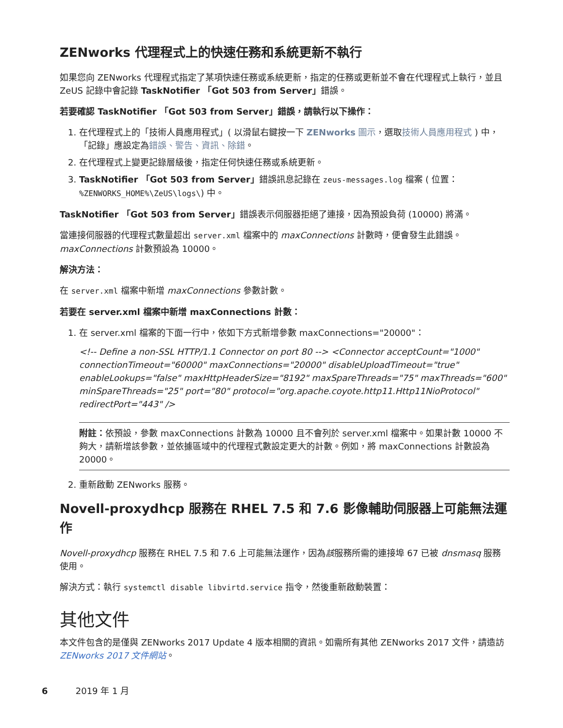ZENworks 代理程式上的快速任務和系統更新不執行
如果您向 ZENworks 代理程式指定了某項快速任務或系統更新，指定的任務或更新並不會在代理程式上執行，並且 ZeUS 記錄中會記錄 TaskNotifier 「Got 503 from Server」錯誤。
若要確認 TaskNotifier 「Got 503 from Server」錯誤，請執行以下操作：
1. 在代理程式上的「技術人員應用程式」( 以滑鼠右鍵按一下 ZENworks 圖示，選取技術人員應用程式 ) 中，「記錄」應設定為錯誤、警告、資訊、除錯。
2. 在代理程式上變更記錄層級後，指定任何快速任務或系統更新。
3. TaskNotifier 「Got 503 from Server」錯誤訊息記錄在 zeus-messages.log 檔案 ( 位置：%ZENWORKS_HOME%\ZeUS\logs\) 中。
TaskNotifier 「Got 503 from Server」錯誤表示伺服器拒絕了連接，因為預設負荷 (10000) 將滿。
當連接伺服器的代理程式數量超出 server.xml 檔案中的 maxConnections 計數時，便會發生此錯誤。maxConnections 計數預設為 10000。
解決方法：
在 server.xml 檔案中新增 maxConnections 參數計數。
若要在 server.xml 檔案中新增 maxConnections 計數：
1. 在 server.xml 檔案的下面一行中，依如下方式新增參數 maxConnections="20000"：
<!-- Define a non-SSL HTTP/1.1 Connector on port 80 --> <Connector acceptCount="1000" connectionTimeout="60000" maxConnections="20000" disableUploadTimeout="true" enableLookups="false" maxHttpHeaderSize="8192" maxSpareThreads="75" maxThreads="600" minSpareThreads="25" port="80" protocol="org.apache.coyote.http11.Http11NioProtocol" redirectPort="443" />
附註：依預設，參數 maxConnections 計數為 10000 且不會列於 server.xml 檔案中。如果計數 10000 不夠大，請新增該參數，並依據區域中的代理程式數設定更大的計數。例如，將 maxConnections 計數設為 20000。
2. 重新啟動 ZENworks 服務。
Novell-proxydhcp 服務在 RHEL 7.5 和 7.6 影像輔助伺服器上可能無法運作
Novell-proxydhcp 服務在 RHEL 7.5 和 7.6 上可能無法運作，因為該服務所需的連接埠 67 已被 dnsmasq 服務使用。
解決方式：執行 systemctl disable libvirtd.service 指令，然後重新啟動裝置：
其他文件
本文件包含的是僅與 ZENworks 2017 Update 4 版本相關的資訊。如需所有其他 ZENworks 2017 文件，請造訪 ZENworks 2017 文件網站。
6 2019 年 1 月